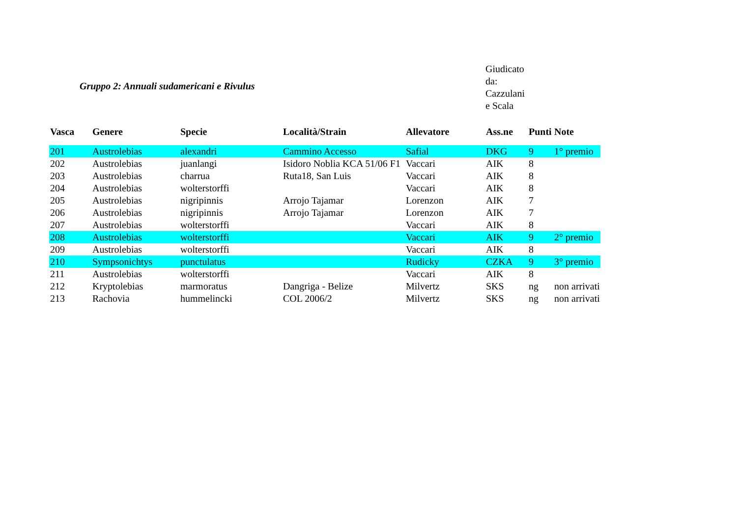Gruppo 2: Annuali sudamericani e Rivulus
Giudicato da: Cazzulani e Scala
| Vasca | Genere | Specie | Località/Strain | Allevatore | Ass.ne | Punti | Note |
| --- | --- | --- | --- | --- | --- | --- | --- |
| 201 | Austrolebias | alexandri | Cammino Accesso | Safial | DKG | 9 | 1° premio |
| 202 | Austrolebias | juanlangi | Isidoro Noblia KCA 51/06 F1 | Vaccari | AIK | 8 | |
| 203 | Austrolebias | charrua | Ruta18, San Luis | Vaccari | AIK | 8 | |
| 204 | Austrolebias | wolterstorffi | | Vaccari | AIK | 8 | |
| 205 | Austrolebias | nigripinnis | Arrojo Tajamar | Lorenzon | AIK | 7 | |
| 206 | Austrolebias | nigripinnis | Arrojo Tajamar | Lorenzon | AIK | 7 | |
| 207 | Austrolebias | wolterstorffi | | Vaccari | AIK | 8 | |
| 208 | Austrolebias | wolterstorffi | | Vaccari | AIK | 9 | 2° premio |
| 209 | Austrolebias | wolterstorffi | | Vaccari | AIK | 8 | |
| 210 | Sympsonichtys | punctulatus | | Rudicky | CZKA | 9 | 3° premio |
| 211 | Austrolebias | wolterstorffi | | Vaccari | AIK | 8 | |
| 212 | Kryptolebias | marmoratus | Dangriga - Belize | Milvertz | SKS | ng | non arrivati |
| 213 | Rachovia | hummelincki | COL 2006/2 | Milvertz | SKS | ng | non arrivati |